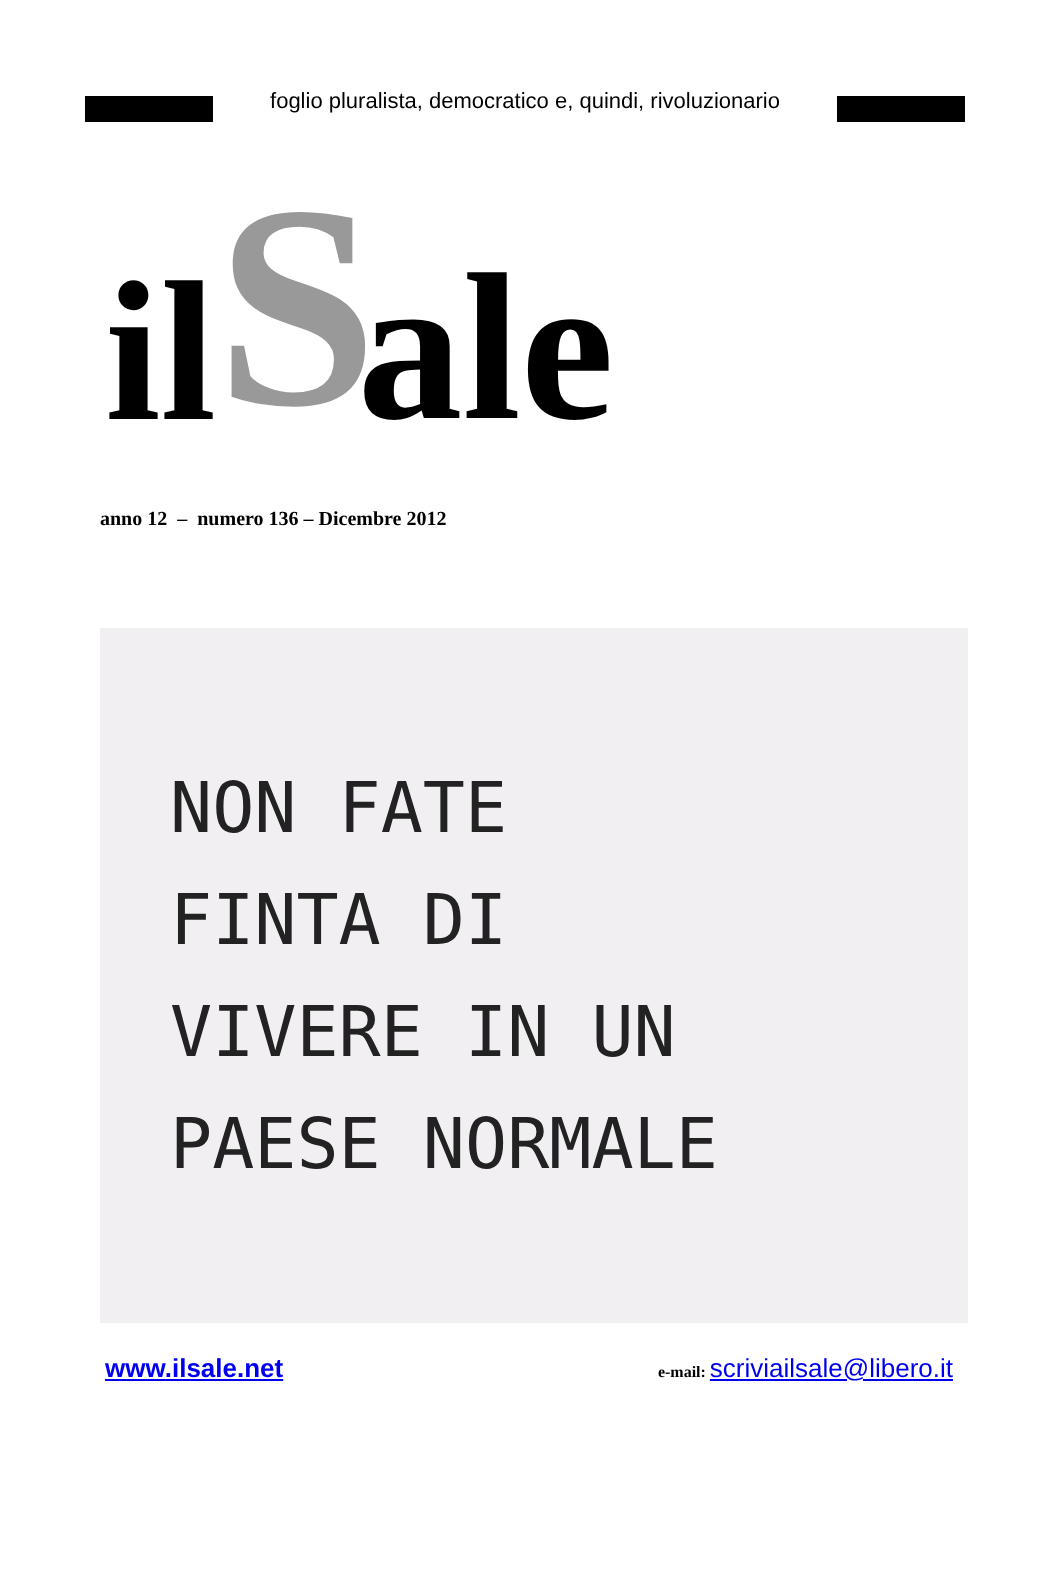foglio pluralista, democratico e, quindi, rivoluzionario
il S ale
anno 12 – numero 136 – Dicembre 2012
NON FATE
FINTA DI
VIVERE IN UN
PAESE NORMALE
www.ilsale.net e-mail: scriviailsale@libero.it